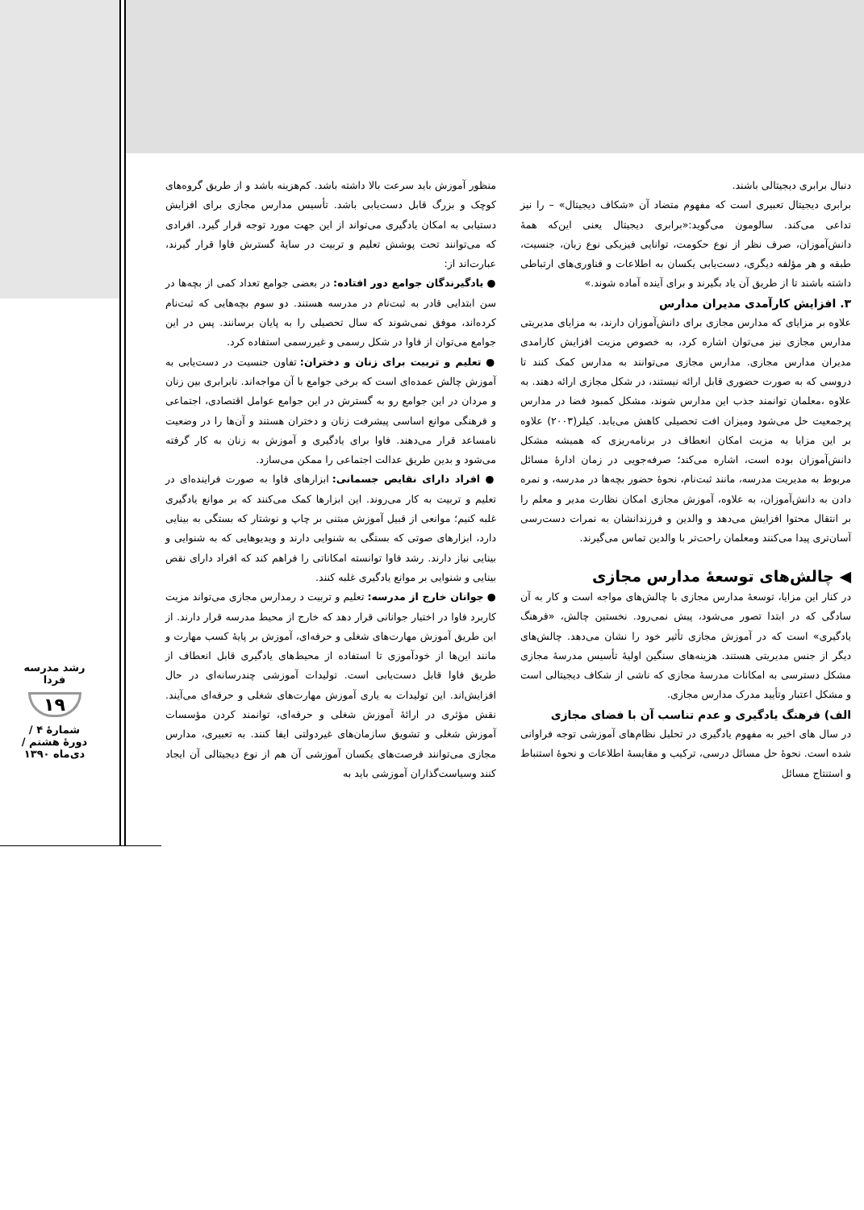رشد مدرسه فردا
۱۹
شمارهٔ ۴ / دورهٔ هشتم / دی‌ماه ۱۳۹۰
منظور آموزش باید سرعت بالا داشته باشد. کم‌هزینه باشد و از طریق گروه‌های کوچک و بزرگ قابل دست‌یابی باشد. تأسیس مدارس مجازی برای افزایش دستیابی به امکان یادگیری می‌تواند از این جهت مورد توجه قرار گیرد. افرادی که می‌توانند تحت پوشش تعلیم و تربیت در سایهٔ گسترش فاوا قرار گیرند، عبارت‌اند از:
● یادگیرندگان جوامع دور افتاده: در بعضی جوامع تعداد کمی از بچه‌ها در سن ابتدایی قادر به ثبت‌نام در مدرسه هستند. دو سوم بچه‌هایی که ثبت‌نام کرده‌اند، موفق نمی‌شوند که سال تحصیلی را به پایان برسانند. پس در این جوامع می‌توان از فاوا در شکل رسمی و غیررسمی استفاده کرد.
● تعلیم و تربیت برای زنان و دختران: تفاون جنسیت در دست‌یابی به آموزش چالش عمده‌ای است که برخی جوامع با آن مواجه‌اند. نابرابری بین زنان و مردان در این جوامع رو به گسترش در این جوامع عوامل اقتصادی، اجتماعی و فرهنگی موانع اساسی پیشرفت زنان و دختران هستند و آن‌ها را در وضعیت نامساعد قرار می‌دهند. فاوا برای یادگیری و آموزش به زنان به کار گرفته می‌شود و بدین طریق عدالت اجتماعی را ممکن می‌سازد.
● افراد دارای نقایص جسمانی: ابزارهای فاوا به صورت فراینده‌ای در تعلیم و تربیت به کار می‌روند. این ابزارها کمک می‌کنند که بر موانع یادگیری غلبه کنیم؛ موانعی از قبیل آموزش مبتنی بر چاپ و نوشتار که بستگی به بینایی دارد، ابزارهای صوتی که بستگی به شنوایی دارند و ویدیوهایی که به شنوایی و بینایی نیاز دارند. رشد فاوا توانسته امکاناتی را فراهم کند که افراد دارای نقص بینایی و شنوایی بر موانع یادگیری غلبه کنند.
● جوانان خارج از مدرسه: تعلیم و تربیت د رمدارس مجازی می‌تواند مزیت کاربرد فاوا در اختیار جوانانی قرار دهد که خارج از محیط مدرسه قرار دارند. از این طریق آموزش مهارت‌های شغلی و حرفه‌ای، آموزش بر پایهٔ کسب مهارت و مانند این‌ها از خودآموزی تا استفاده از محیط‌های یادگیری قابل انعطاف از طریق فاوا قابل دست‌یابی است. تولیدات آموزشی چندرسانه‌ای در حال افزایش‌اند. این تولیدات به یاری آموزش مهارت‌های شغلی و حرفه‌ای می‌آیند. نقش مؤثری در ارائهٔ آموزش شغلی و حرفه‌ای، توانمند کردن مؤسسات آموزش شغلی و تشویق سازمان‌های غیردولتی ایفا کنند. به تعبیری، مدارس مجازی می‌توانند فرصت‌های یکسان آموزشی آن هم از نوع دیجیتالی آن ایجاد کنند وسیاست‌گذاران آموزشی باید به
دنبال برابری دیجیتالی باشند.
برابری دیجیتال تعبیری است که مفهوم متضاد آن «شکاف دیجیتال» – را نیز تداعی می‌کند. سالومون می‌گوید:«برابری دیجیتال یعنی این‌که همهٔ دانش‌آموزان، صرف نظر از نوع حکومت، توانایی فیزیکی نوع زبان، جنسیت، طبقه و هر مؤلفه دیگری، دست‌یابی یکسان به اطلاعات و فناوری‌های ارتباطی داشته باشند تا از طریق آن یاد بگیرند و برای آینده آماده شوند.»
۳. افزایش کارآمدی مدیران مدارس
علاوه بر مزایای که مدارس مجازی برای دانش‌آموزان دارند، به مزایای مدیریتی مدارس مجازی نیز می‌توان اشاره کرد، به خصوص مزیت افزایش کارامدی مدیران مدارس مجازی. مدارس مجازی می‌توانند به مدارس کمک کنند تا دروسی که به صورت حضوری قابل ارائه نیستند، در شکل مجازی ارائه دهند. به علاوه ،معلمان توانمند جذب این مدارس شوند، مشکل کمبود فضا در مدارس پرجمعیت حل می‌شود ومیزان افت تحصیلی کاهش می‌یابد. کیلر(۲۰۰۳) علاوه بر این مزایا به مزیت امکان انعطاف در برنامه‌ریزی که همیشه مشکل دانش‌آموزان بوده است، اشاره می‌کند؛ صرفه‌جویی در زمان ادارهٔ مسائل مربوط به مدیریت مدرسه، مانند ثبت‌نام، نحوهٔ حضور بچه‌ها در مدرسه، و نمره دادن به دانش‌آموزان، به علاوه، آموزش مجازی امکان نظارت مدیر و معلم را بر انتقال محتوا افزایش می‌دهد و والدین و فرزندانشان به نمرات دست‌رسی آسان‌تری پیدا می‌کنند ومعلمان راحت‌تر با والدین تماس می‌گیرند.
◀ چالش‌های توسعهٔ مدارس مجازی
در کنار این مزایا، توسعهٔ مدارس مجازی با چالش‌های مواجه است و کار به آن سادگی که در ابتدا تصور می‌شود، پیش نمی‌رود. نخستین چالش، «فرهنگ یادگیری» است که در آموزش مجازی تأثیر خود را نشان می‌دهد. چالش‌های دیگر از جنس مدیریتی هستند. هزینه‌های سنگین اولیهٔ تأسیس مدرسهٔ مجازی مشکل دسترسی به امکانات مدرسهٔ مجازی که ناشی از شکاف دیجیتالی است و مشکل اعتبار وتأیید مدرک مدارس مجازی.
الف) فرهنگ یادگیری و عدم تناسب آن با فضای مجازی
در سال های اخیر به مفهوم یادگیری در تحلیل نظام‌های آموزشی توجه فراوانی شده است. نحوهٔ حل مسائل درسی، ترکیب و مقایسهٔ اطلاعات و نحوهٔ استنباط و استنتاج مسائل